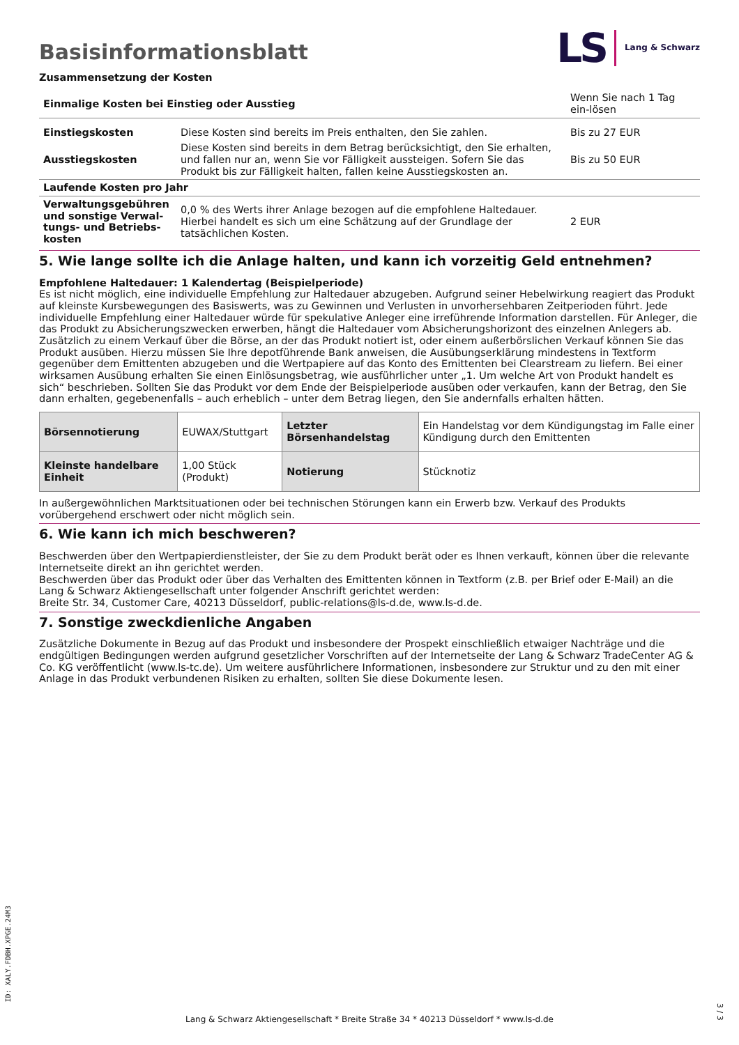Basisinformationsblatt
LS Lang & Schwarz
Zusammensetzung der Kosten
| Einmalige Kosten bei Einstieg oder Ausstieg | | Wenn Sie nach 1 Tag ein-lösen |
| Einstiegskosten | Diese Kosten sind bereits im Preis enthalten, den Sie zahlen. | Bis zu 27 EUR |
| Ausstiegskosten | Diese Kosten sind bereits in dem Betrag berücksichtigt, den Sie erhalten, und fallen nur an, wenn Sie vor Fälligkeit aussteigen. Sofern Sie das Produkt bis zur Fälligkeit halten, fallen keine Ausstiegskosten an. | Bis zu 50 EUR |
| Laufende Kosten pro Jahr | | |
| Verwaltungsgebühren und sonstige Verwal-tungs- und Betriebs-kosten | 0,0 % des Werts ihrer Anlage bezogen auf die empfohlene Haltedauer. Hierbei handelt es sich um eine Schätzung auf der Grundlage der tatsächlichen Kosten. | 2 EUR |
5. Wie lange sollte ich die Anlage halten, und kann ich vorzeitig Geld entnehmen?
Empfohlene Haltedauer: 1 Kalendertag (Beispielperiode)
Es ist nicht möglich, eine individuelle Empfehlung zur Haltedauer abzugeben. Aufgrund seiner Hebelwirkung reagiert das Produkt auf kleinste Kursbewegungen des Basiswerts, was zu Gewinnen und Verlusten in unvorhersehbaren Zeitperioden führt. Jede individuelle Empfehlung einer Haltedauer würde für spekulative Anleger eine irreführende Information darstellen. Für Anleger, die das Produkt zu Absicherungszwecken erwerben, hängt die Haltedauer vom Absicherungshorizont des einzelnen Anlegers ab.
Zusätzlich zu einem Verkauf über die Börse, an der das Produkt notiert ist, oder einem außerbörslichen Verkauf können Sie das Produkt ausüben. Hierzu müssen Sie Ihre depotführende Bank anweisen, die Ausübungserklärung mindestens in Textform gegenüber dem Emittenten abzugeben und die Wertpapiere auf das Konto des Emittenten bei Clearstream zu liefern. Bei einer wirksamen Ausübung erhalten Sie einen Einlösungsbetrag, wie ausführlicher unter „1. Um welche Art von Produkt handelt es sich“ beschrieben. Sollten Sie das Produkt vor dem Ende der Beispielperiode ausüben oder verkaufen, kann der Betrag, den Sie dann erhalten, gegebenenfalls – auch erheblich – unter dem Betrag liegen, den Sie andernfalls erhalten hätten.
| Börsennotierung | EUWAX/Stuttgart | Letzter Börsenhandelstag | Ein Handelstag vor dem Kündigungstag im Falle einer Kündigung durch den Emittenten |
| Kleinste handelbare Einheit | 1,00 Stück (Produkt) | Notierung | Stücknotiz |
In außergewöhnlichen Marktsituationen oder bei technischen Störungen kann ein Erwerb bzw. Verkauf des Produkts vorübergehend erschwert oder nicht möglich sein.
6. Wie kann ich mich beschweren?
Beschwerden über den Wertpapierdienstleister, der Sie zu dem Produkt berät oder es Ihnen verkauft, können über die relevante Internetseite direkt an ihn gerichtet werden.
Beschwerden über das Produkt oder über das Verhalten des Emittenten können in Textform (z.B. per Brief oder E-Mail) an die Lang & Schwarz Aktiengesellschaft unter folgender Anschrift gerichtet werden:
Breite Str. 34, Customer Care, 40213 Düsseldorf, public-relations@ls-d.de, www.ls-d.de.
7. Sonstige zweckdienliche Angaben
Zusätzliche Dokumente in Bezug auf das Produkt und insbesondere der Prospekt einschließlich etwaiger Nachträge und die endgültigen Bedingungen werden aufgrund gesetzlicher Vorschriften auf der Internetseite der Lang & Schwarz TradeCenter AG & Co. KG veröffentlicht (www.ls-tc.de). Um weitere ausführlichere Informationen, insbesondere zur Struktur und zu den mit einer Anlage in das Produkt verbundenen Risiken zu erhalten, sollten Sie diese Dokumente lesen.
ID: XALY.FDBH.XPGE.24M3
Lang & Schwarz Aktiengesellschaft * Breite Straße 34 * 40213 Düsseldorf * www.ls-d.de
3 / 3